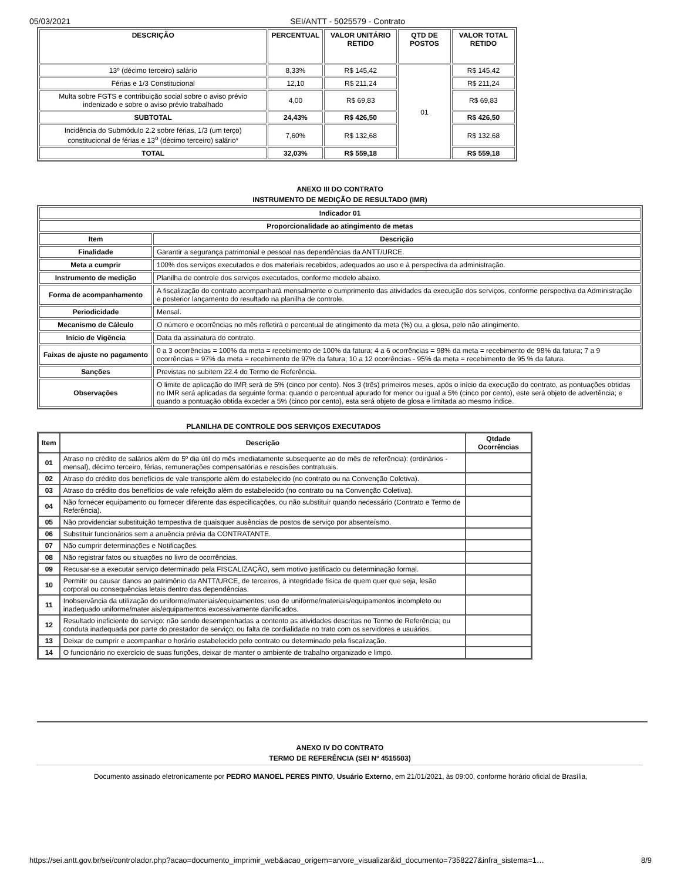05/03/2021 SEI/ANTT - 5025579 - Contrato
| DESCRIÇÃO | PERCENTUAL | VALOR UNITÁRIO RETIDO | QTD DE POSTOS | VALOR TOTAL RETIDO |
| --- | --- | --- | --- | --- |
| 13º (décimo terceiro) salário | 8,33% | R$ 145,42 | 01 | R$ 145,42 |
| Férias e 1/3 Constitucional | 12,10 | R$ 211,24 | | R$ 211,24 |
| Multa sobre FGTS e contribuição social sobre o aviso prévio indenizado e sobre o aviso prévio trabalhado | 4,00 | R$ 69,83 | | R$ 69,83 |
| SUBTOTAL | 24,43% | R$ 426,50 | | R$ 426,50 |
| Incidência do Submódulo 2.2 sobre férias, 1/3 (um terço) constitucional de férias e 13<sup>o</sup> (décimo terceiro) salário* | 7,60% | R$ 132,68 | | R$ 132,68 |
| TOTAL | 32,03% | R$ 559,18 | | R$ 559,18 |
ANEXO III DO CONTRATO
INSTRUMENTO DE MEDIÇÃO DE RESULTADO (IMR)
| Indicador 01 | |
| --- | --- |
| Proporcionalidade ao atingimento de metas | |
| Item | Descrição |
| Finalidade | Garantir a segurança patrimonial e pessoal nas dependências da ANTT/URCE. |
| Meta a cumprir | 100% dos serviços executados e dos materiais recebidos, adequados ao uso e à perspectiva da administração. |
| Instrumento de medição | Planilha de controle dos serviços executados, conforme modelo abaixo. |
| Forma de acompanhamento | A fiscalização do contrato acompanhará mensalmente o cumprimento das atividades da execução dos serviços, conforme perspectiva da Administração e posterior lançamento do resultado na planilha de controle. |
| Periodicidade | Mensal. |
| Mecanismo de Cálculo | O número e ocorrências no mês refletirá o percentual de atingimento da meta (%) ou, a glosa, pelo não atingimento. |
| Início de Vigência | Data da assinatura do contrato. |
| Faixas de ajuste no pagamento | 0 a 3 ocorrências = 100% da meta = recebimento de 100% da fatura; 4 a 6 ocorrências = 98% da meta = recebimento de 98% da fatura; 7 a 9 ocorrências = 97% da meta = recebimento de 97% da fatura; 10 a 12 ocorrências - 95% da meta = recebimento de 95 % da fatura. |
| Sanções | Previstas no subitem 22.4 do Termo de Referência. |
| Observações | O limite de aplicação do IMR será de 5% (cinco por cento). Nos 3 (três) primeiros meses, após o início da execução do contrato, as pontuações obtidas no IMR será aplicadas da seguinte forma: quando o percentual apurado for menor ou igual a 5% (cinco por cento), este será objeto de advertência; e quando a pontuação obtida exceder a 5% (cinco por cento), esta será objeto de glosa e limitada ao mesmo índice. |
PLANILHA DE CONTROLE DOS SERVIÇOS EXECUTADOS
| Item | Descrição | Qtdade Ocorrências |
| --- | --- | --- |
| 01 | Atraso no crédito de salários além do 5º dia útil do mês imediatamente subsequente ao do mês de referência): (ordinários - mensal), décimo terceiro, férias, remunerações compensatórias e rescisões contratuais. | |
| 02 | Atraso do crédito dos benefícios de vale transporte além do estabelecido (no contrato ou na Convenção Coletiva). | |
| 03 | Atraso do crédito dos benefícios de vale refeição além do estabelecido (no contrato ou na Convenção Coletiva). | |
| 04 | Não fornecer equipamento ou fornecer diferente das especificações, ou não substituir quando necessário (Contrato e Termo de Referência). | |
| 05 | Não providenciar substituição tempestiva de quaisquer ausências de postos de serviço por absenteísmo. | |
| 06 | Substituir funcionários sem a anuência prévia da CONTRATANTE. | |
| 07 | Não cumprir determinações e Notificações. | |
| 08 | Não registrar fatos ou situações no livro de ocorrências. | |
| 09 | Recusar-se a executar serviço determinado pela FISCALIZAÇÃO, sem motivo justificado ou determinação formal. | |
| 10 | Permitir ou causar danos ao patrimônio da ANTT/URCE, de terceiros, à integridade física de quem quer que seja, lesão corporal ou consequências letais dentro das dependências. | |
| 11 | Inobservância da utilização do uniforme/materiais/equipamentos; uso de uniforme/materiais/equipamentos incompleto ou inadequado uniforme/mater ais/equipamentos excessivamente danificados. | |
| 12 | Resultado ineficiente do serviço: não sendo desempenhadas a contento as atividades descritas no Termo de Referência; ou conduta inadequada por parte do prestador de serviço; ou falta de cordialidade no trato com os servidores e usuários. | |
| 13 | Deixar de cumprir e acompanhar o horário estabelecido pelo contrato ou determinado pela fiscalização. | |
| 14 | O funcionário no exercício de suas funções, deixar de manter o ambiente de trabalho organizado e limpo. | |
ANEXO IV DO CONTRATO
TERMO DE REFERÊNCIA (SEI Nº 4515503)
Documento assinado eletronicamente por PEDRO MANOEL PERES PINTO, Usuário Externo, em 21/01/2021, às 09:00, conforme horário oficial de Brasília,
https://sei.antt.gov.br/sei/controlador.php?acao=documento_imprimir_web&acao_origem=arvore_visualizar&id_documento=7358227&infra_sistema=1… 8/9